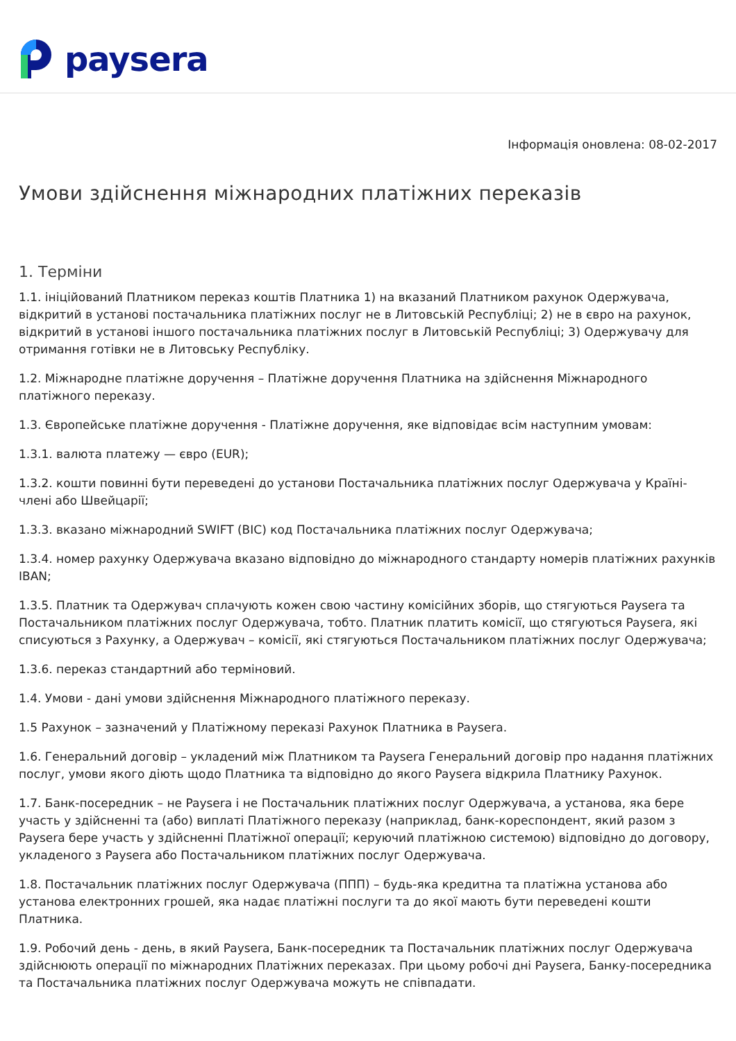paysera
Інформація оновлена: 08-02-2017
Умови здійснення міжнародних платіжних переказів
1. Терміни
1.1. ініційований Платником переказ коштів Платника 1) на вказаний Платником рахунок Одержувача, відкритий в установі постачальника платіжних послуг не в Литовській Республіці; 2) не в євро на рахунок, відкритий в установі іншого постачальника платіжних послуг в Литовській Республіці; 3) Одержувачу для отримання готівки не в Литовську Республіку.
1.2. Міжнародне платіжне доручення – Платіжне доручення Платника на здійснення Міжнародного платіжного переказу.
1.3. Європейське платіжне доручення - Платіжне доручення, яке відповідає всім наступним умовам:
1.3.1. валюта платежу — євро (EUR);
1.3.2. кошти повинні бути переведені до установи Постачальника платіжних послуг Одержувача у Країні-члені або Швейцарії;
1.3.3. вказано міжнародний SWIFT (BIC) код Постачальника платіжних послуг Одержувача;
1.3.4. номер рахунку Одержувача вказано відповідно до міжнародного стандарту номерів платіжних рахунків IBAN;
1.3.5. Платник та Одержувач сплачують кожен свою частину комісійних зборів, що стягуються Paysera та Постачальником платіжних послуг Одержувача, тобто. Платник платить комісії, що стягуються Paysera, які списуються з Рахунку, а Одержувач – комісії, які стягуються Постачальником платіжних послуг Одержувача;
1.3.6. переказ стандартний або терміновий.
1.4. Умови - дані умови здійснення Міжнародного платіжного переказу.
1.5 Рахунок – зазначений у Платіжному переказі Рахунок Платника в Paysera.
1.6. Генеральний договір – укладений між Платником та Paysera Генеральний договір про надання платіжних послуг, умови якого діють щодо Платника та відповідно до якого Paysera відкрила Платнику Рахунок.
1.7. Банк-посередник – не Paysera і не Постачальник платіжних послуг Одержувача, а установа, яка бере участь у здійсненні та (або) виплаті Платіжного переказу (наприклад, банк-кореспондент, який разом з Paysera бере участь у здійсненні Платіжної операції; керуючий платіжною системою) відповідно до договору, укладеного з Paysera або Постачальником платіжних послуг Одержувача.
1.8. Постачальник платіжних послуг Одержувача (ППП) – будь-яка кредитна та платіжна установа або установа електронних грошей, яка надає платіжні послуги та до якої мають бути переведені кошти Платника.
1.9. Робочий день - день, в який Paysera, Банк-посередник та Постачальник платіжних послуг Одержувача здійснюють операції по міжнародних Платіжних переказах. При цьому робочі дні Paysera, Банку-посередника та Постачальника платіжних послуг Одержувача можуть не співпадати.